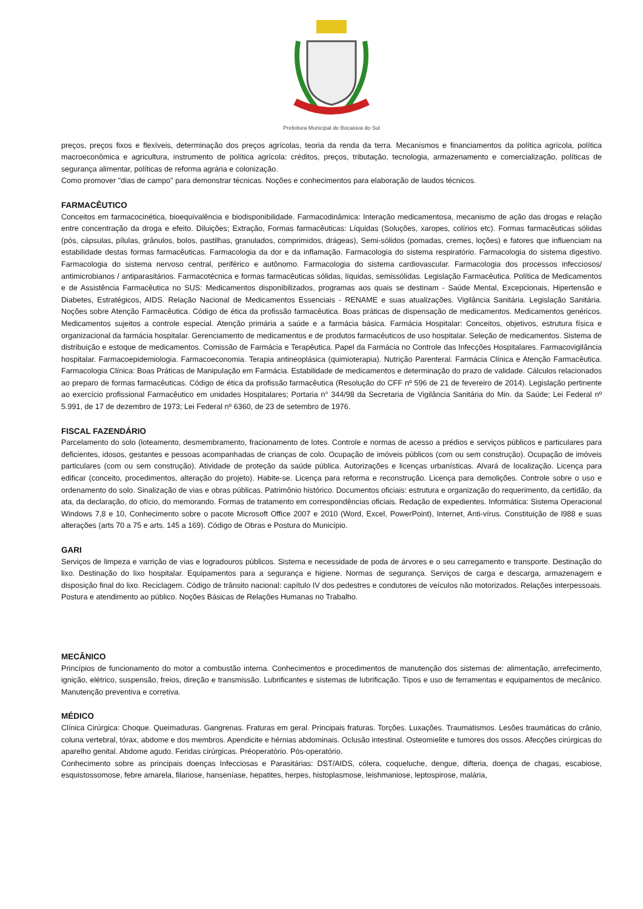Prefeitura Municipal de Bocaiúva do Sul
preços, preços fixos e flexíveis, determinação dos preços agrícolas, teoria da renda da terra. Mecanismos e financiamentos da política agrícola, política macroeconômica e agricultura, instrumento de política agrícola: créditos, preços, tributação, tecnologia, armazenamento e comercialização, políticas de segurança alimentar, políticas de reforma agrária e colonização.
Como promover "dias de campo" para demonstrar técnicas. Noções e conhecimentos para elaboração de laudos técnicos.
FARMACÊUTICO
Conceitos em farmacocinética, bioequivalência e biodisponibilidade. Farmacodinâmica: Interação medicamentosa, mecanismo de ação das drogas e relação entre concentração da droga e efeito. Diluições; Extração, Formas farmacêuticas: Líquidas (Soluções, xaropes, colírios etc). Formas farmacêuticas sólidas (pós, cápsulas, pílulas, grânulos, bolos, pastilhas, granulados, comprimidos, drágeas), Semi-sólidos (pomadas, cremes, loções) e fatores que influenciam na estabilidade destas formas farmacêuticas. Farmacologia da dor e da inflamação. Farmacologia do sistema respiratório. Farmacologia do sistema digestivo. Farmacologia do sistema nervoso central, periférico e autônomo. Farmacologia do sistema cardiovascular. Farmacologia dos processos infecciosos/ antimicrobianos / antiparasitários. Farmacotécnica e formas farmacêuticas sólidas, líquidas, semissólidas. Legislação Farmacêutica. Política de Medicamentos e de Assistência Farmacêutica no SUS: Medicamentos disponibilizados, programas aos quais se destinam - Saúde Mental, Excepcionais, Hipertensão e Diabetes, Estratégicos, AIDS. Relação Nacional de Medicamentos Essenciais - RENAME e suas atualizações. Vigilância Sanitária. Legislação Sanitária. Noções sobre Atenção Farmacêutica. Código de ética da profissão farmacêutica. Boas práticas de dispensação de medicamentos. Medicamentos genéricos. Medicamentos sujeitos a controle especial. Atenção primária a saúde e a farmácia básica. Farmácia Hospitalar: Conceitos, objetivos, estrutura física e organizacional da farmácia hospitalar. Gerenciamento de medicamentos e de produtos farmacêuticos de uso hospitalar. Seleção de medicamentos. Sistema de distribuição e estoque de medicamentos. Comissão de Farmácia e Terapêutica. Papel da Farmácia no Controle das Infecções Hospitalares. Farmacovigilância hospitalar. Farmacoepidemiologia. Farmacoeconomia. Terapia antineoplásica (quimioterapia). Nutrição Parenteral. Farmácia Clínica e Atenção Farmacêutica. Farmacologia Clínica: Boas Práticas de Manipulação em Farmácia. Estabilidade de medicamentos e determinação do prazo de validade. Cálculos relacionados ao preparo de formas farmacêuticas. Código de ética da profissão farmacêutica (Resolução do CFF nº 596 de 21 de fevereiro de 2014). Legislação pertinente ao exercício profissional Farmacêutico em unidades Hospitalares; Portaria n° 344/98 da Secretaria de Vigilância Sanitária do Min. da Saúde; Lei Federal nº 5.991, de 17 de dezembro de 1973; Lei Federal nº 6360, de 23 de setembro de 1976.
FISCAL FAZENDÁRIO
Parcelamento do solo (loteamento, desmembramento, fracionamento de lotes. Controle e normas de acesso a prédios e serviços públicos e particulares para deficientes, idosos, gestantes e pessoas acompanhadas de crianças de colo. Ocupação de imóveis públicos (com ou sem construção). Ocupação de imóveis particulares (com ou sem construção). Atividade de proteção da saúde pública. Autorizações e licenças urbanísticas. Alvará de localização. Licença para edificar (conceito, procedimentos, alteração do projeto). Habite-se. Licença para reforma e reconstrução. Licença para demolições. Controle sobre o uso e ordenamento do solo. Sinalização de vias e obras públicas. Patrimônio histórico. Documentos oficiais: estrutura e organização do requerimento, da certidão, da ata, da declaração, do ofício, do memorando. Formas de tratamento em correspondências oficiais. Redação de expedientes. Informática: Sistema Operacional Windows 7,8 e 10, Conhecimento sobre o pacote Microsoft Office 2007 e 2010 (Word, Excel, PowerPoint), Internet, Anti-vírus. Constituição de l988 e suas alterações (arts 70 a 75 e arts. 145 a 169). Código de Obras e Postura do Município.
GARI
Serviços de limpeza e varrição de vias e logradouros públicos. Sistema e necessidade de poda de árvores e o seu carregamento e transporte. Destinação do lixo. Destinação do lixo hospitalar. Equipamentos para a segurança e higiene. Normas de segurança. Serviços de carga e descarga, armazenagem e disposição final do lixo. Reciclagem. Código de trânsito nacional: capítulo IV dos pedestres e condutores de veículos não motorizados. Relações interpessoais. Postura e atendimento ao público. Noções Básicas de Relações Humanas no Trabalho.
MECÂNICO
Princípios de funcionamento do motor a combustão interna. Conhecimentos e procedimentos de manutenção dos sistemas de: alimentação, arrefecimento, ignição, elétrico, suspensão, freios, direção e transmissão. Lubrificantes e sistemas de lubrificação. Tipos e uso de ferramentas e equipamentos de mecânico. Manutenção preventiva e corretiva.
MÉDICO
Clínica Cirúrgica: Choque. Queimaduras. Gangrenas. Fraturas em geral. Principais fraturas. Torções. Luxações. Traumatismos. Lesões traumáticas do crânio, coluna vertebral, tórax, abdome e dos membros. Apendicite e hérnias abdominais. Oclusão intestinal. Osteomielite e tumores dos ossos. Afecções cirúrgicas do aparelho genital. Abdome agudo. Feridas cirúrgicas. Préoperatório. Pós-operatório.
Conhecimento sobre as principais doenças Infecciosas e Parasitárias: DST/AIDS, cólera, coqueluche, dengue, difteria, doença de chagas, escabiose, esquistossomose, febre amarela, filariose, hanseníase, hepatites, herpes, histoplasmose, leishmaniose, leptospirose, malária,